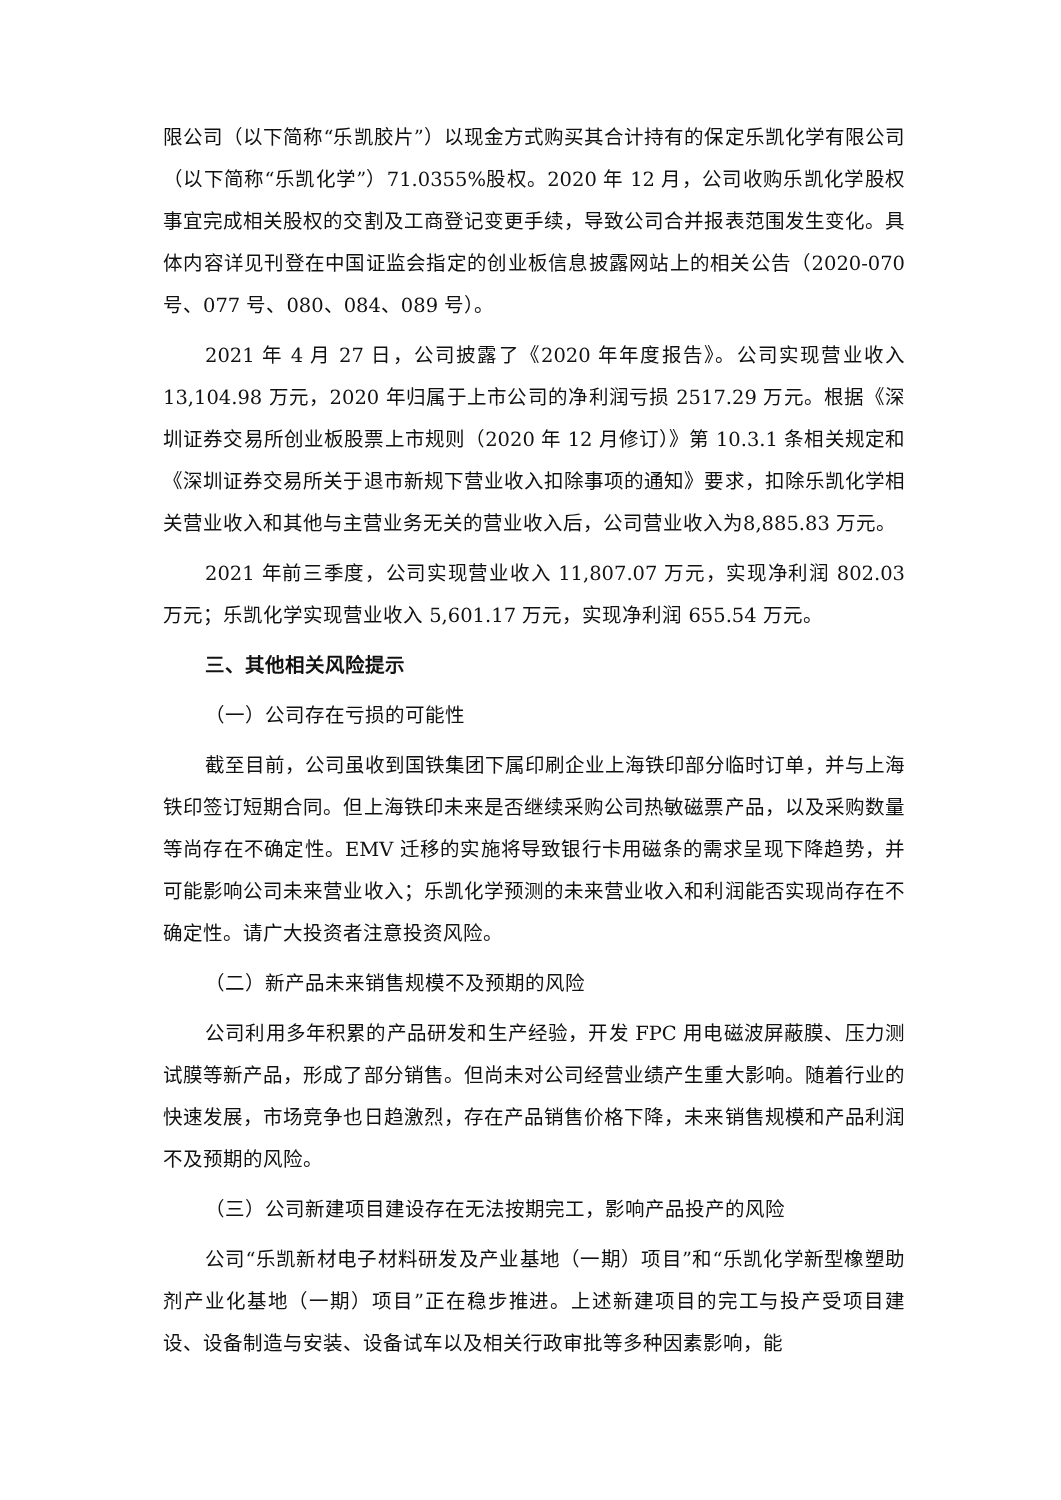限公司（以下简称“乐凯胶片”）以现金方式购买其合计持有的保定乐凯化学有限公司（以下简称“乐凯化学”）71.0355%股权。2020 年 12 月，公司收购乐凯化学股权事宜完成相关股权的交割及工商登记变更手续，导致公司合并报表范围发生变化。具体内容详见刊登在中国证监会指定的创业板信息披露网站上的相关公告（2020-070 号、077 号、080、084、089 号）。
2021 年 4 月 27 日，公司披露了《2020 年年度报告》。公司实现营业收入13,104.98 万元，2020 年归属于上市公司的净利润亏损 2517.29 万元。根据《深圳证券交易所创业板股票上市规则（2020 年 12 月修订）》第 10.3.1 条相关规定和《深圳证券交易所关于退市新规下营业收入扣除事项的通知》要求，扣除乐凯化学相关营业收入和其他与主营业务无关的营业收入后，公司营业收入为8,885.83 万元。
2021 年前三季度，公司实现营业收入 11,807.07 万元，实现净利润 802.03 万元；乐凯化学实现营业收入 5,601.17 万元，实现净利润 655.54 万元。
三、其他相关风险提示
（一）公司存在亏损的可能性
截至目前，公司虽收到国铁集团下属印刷企业上海铁印部分临时订单，并与上海铁印签订短期合同。但上海铁印未来是否继续采购公司热敏磁票产品，以及采购数量等尚存在不确定性。EMV 迁移的实施将导致银行卡用磁条的需求呈现下降趋势，并可能影响公司未来营业收入；乐凯化学预测的未来营业收入和利润能否实现尚存在不确定性。请广大投资者注意投资风险。
（二）新产品未来销售规模不及预期的风险
公司利用多年积累的产品研发和生产经验，开发 FPC 用电磁波屏蔽膜、压力测试膜等新产品，形成了部分销售。但尚未对公司经营业绩产生重大影响。随着行业的快速发展，市场竞争也日趋激烈，存在产品销售价格下降，未来销售规模和产品利润不及预期的风险。
（三）公司新建项目建设存在无法按期完工，影响产品投产的风险
公司“乐凯新材电子材料研发及产业基地（一期）项目”和“乐凯化学新型橡塑助剂产业化基地（一期）项目”正在稳步推进。上述新建项目的完工与投产受项目建设、设备制造与安装、设备试车以及相关行政审批等多种因素影响，能